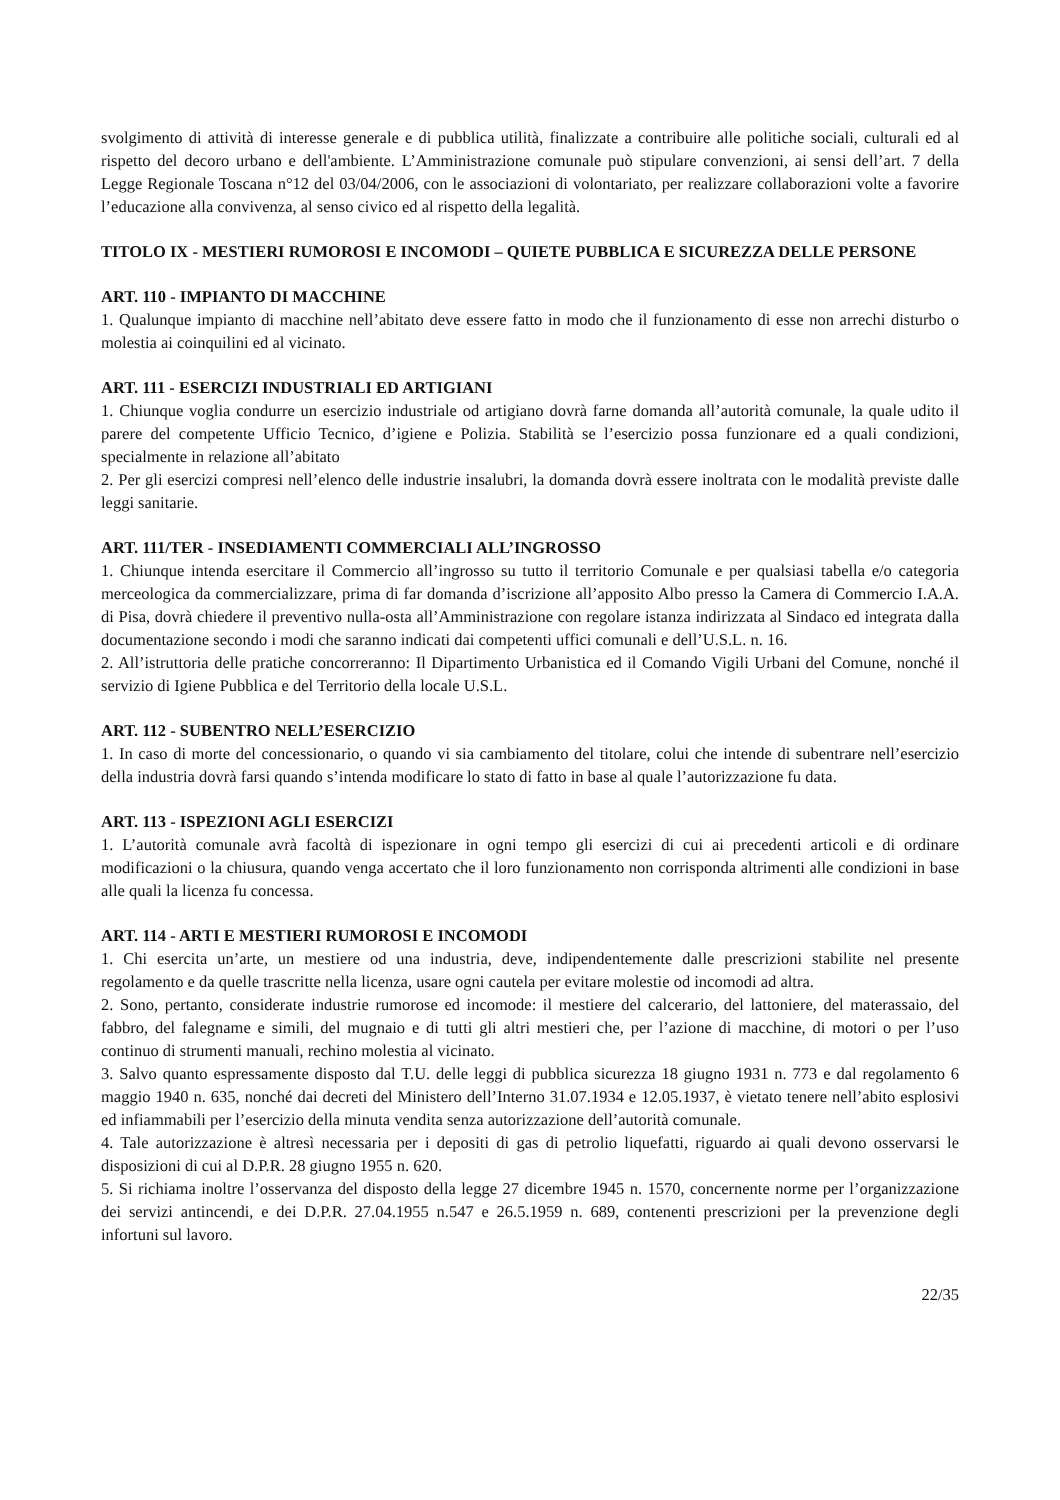svolgimento di attività di interesse generale e di pubblica utilità, finalizzate a contribuire alle politiche sociali, culturali ed al rispetto del decoro urbano e dell'ambiente. L’Amministrazione comunale può stipulare convenzioni, ai sensi dell’art. 7 della Legge Regionale Toscana n°12 del 03/04/2006, con le associazioni di volontariato, per realizzare collaborazioni volte a favorire l’educazione alla convivenza, al senso civico ed al rispetto della legalità.
TITOLO IX - MESTIERI RUMOROSI E INCOMODI – QUIETE PUBBLICA E SICUREZZA DELLE PERSONE
ART. 110 - IMPIANTO DI MACCHINE
1. Qualunque impianto di macchine nell’abitato deve essere fatto in modo che il funzionamento di esse non arrechi disturbo o molestia ai coinquilini ed al vicinato.
ART. 111 - ESERCIZI INDUSTRIALI ED ARTIGIANI
1. Chiunque voglia condurre un esercizio industriale od artigiano dovrà farne domanda all’autorità comunale, la quale udito il parere del competente Ufficio Tecnico, d’igiene e Polizia. Stabilità se l’esercizio possa funzionare ed a quali condizioni, specialmente in relazione all’abitato
2. Per gli esercizi compresi nell’elenco delle industrie insalubri, la domanda dovrà essere inoltrata con le modalità previste dalle leggi sanitarie.
ART. 111/TER - INSEDIAMENTI COMMERCIALI ALL’INGROSSO
1. Chiunque intenda esercitare il Commercio all’ingrosso su tutto il territorio Comunale e per qualsiasi tabella e/o categoria merceologica da commercializzare, prima di far domanda d’iscrizione all’apposito Albo presso la Camera di Commercio I.A.A. di Pisa, dovrà chiedere il preventivo nulla-osta all’Amministrazione con regolare istanza indirizzata al Sindaco ed integrata dalla documentazione secondo i modi che saranno indicati dai competenti uffici comunali e dell’U.S.L. n. 16.
2. All’istruttoria delle pratiche concorreranno: Il Dipartimento Urbanistica ed il Comando Vigili Urbani del Comune, nonché il servizio di Igiene Pubblica e del Territorio della locale U.S.L.
ART. 112 - SUBENTRO NELL’ESERCIZIO
1. In caso di morte del concessionario, o quando vi sia cambiamento del titolare, colui che intende di subentrare nell’esercizio della industria dovrà farsi quando s’intenda modificare lo stato di fatto in base al quale l’autorizzazione fu data.
ART. 113 - ISPEZIONI AGLI ESERCIZI
1. L’autorità comunale avrà facoltà di ispezionare in ogni tempo gli esercizi di cui ai precedenti articoli e di ordinare modificazioni o la chiusura, quando venga accertato che il loro funzionamento non corrisponda altrimenti alle condizioni in base alle quali la licenza fu concessa.
ART. 114 - ARTI E MESTIERI RUMOROSI E INCOMODI
1. Chi esercita un’arte, un mestiere od una industria, deve, indipendentemente dalle prescrizioni stabilite nel presente regolamento e da quelle trascritte nella licenza, usare ogni cautela per evitare molestie od incomodi ad altra.
2. Sono, pertanto, considerate industrie rumorose ed incomode: il mestiere del calcerario, del lattoniere, del materassaio, del fabbro, del falegname e simili, del mugnaio e di tutti gli altri mestieri che, per l’azione di macchine, di motori o per l’uso continuo di strumenti manuali, rechino molestia al vicinato.
3. Salvo quanto espressamente disposto dal T.U. delle leggi di pubblica sicurezza 18 giugno 1931 n. 773 e dal regolamento 6 maggio 1940 n. 635, nonché dai decreti del Ministero dell’Interno 31.07.1934 e 12.05.1937, è vietato tenere nell’abito esplosivi ed infiammabili per l’esercizio della minuta vendita senza autorizzazione dell’autorità comunale.
4. Tale autorizzazione è altresì necessaria per i depositi di gas di petrolio liquefatti, riguardo ai quali devono osservarsi le disposizioni di cui al D.P.R. 28 giugno 1955 n. 620.
5. Si richiama inoltre l’osservanza del disposto della legge 27 dicembre 1945 n. 1570, concernente norme per l’organizzazione dei servizi antincendi, e dei D.P.R. 27.04.1955 n.547 e 26.5.1959 n. 689, contenenti prescrizioni per la prevenzione degli infortuni sul lavoro.
22/35